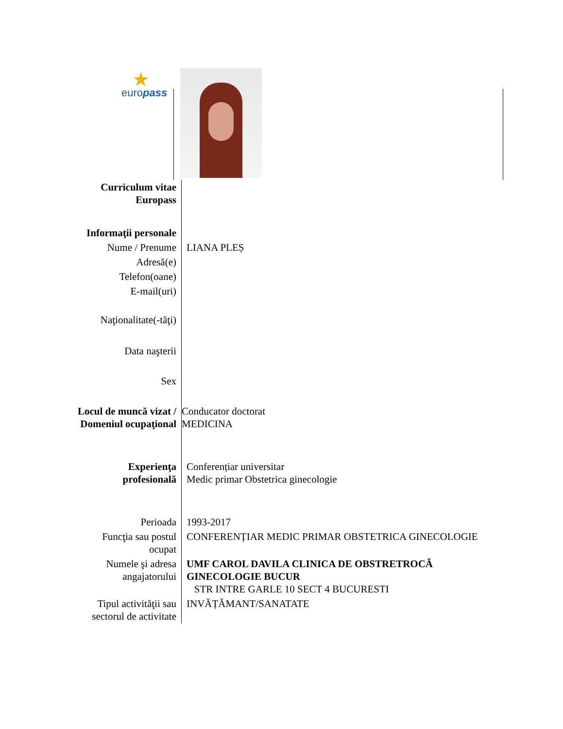★
europass
| Curriculum vitae Europass | |
| Informaţii personale | |
| Nume / Prenume | LIANA PLEȘ |
| Adresă(e) | |
| Telefon(oane) | |
| E-mail(uri) | |
| Naţionalitate(-tăţi) | |
| Data naşterii | |
| Sex | |
| Locul de muncă vizat / Domeniul ocupaţional | Conducator doctorat MEDICINA |
| Experienţa profesională | Conferențiar universitar Medic primar Obstetrica ginecologie |
| Perioada | 1993-2017 |
| Funcţia sau postul ocupat | CONFERENȚIAR MEDIC PRIMAR OBSTETRICA GINECOLOGIE |
| Numele şi adresa angajatorului | UMF CAROL DAVILA CLINICA DE OBSTRETROCĂ GINECOLOGIE BUCUR STR INTRE GARLE 10 SECT 4 BUCURESTI |
| Tipul activităţii sau sectorul de activitate | INVĂȚĂMANT/SANATATE |